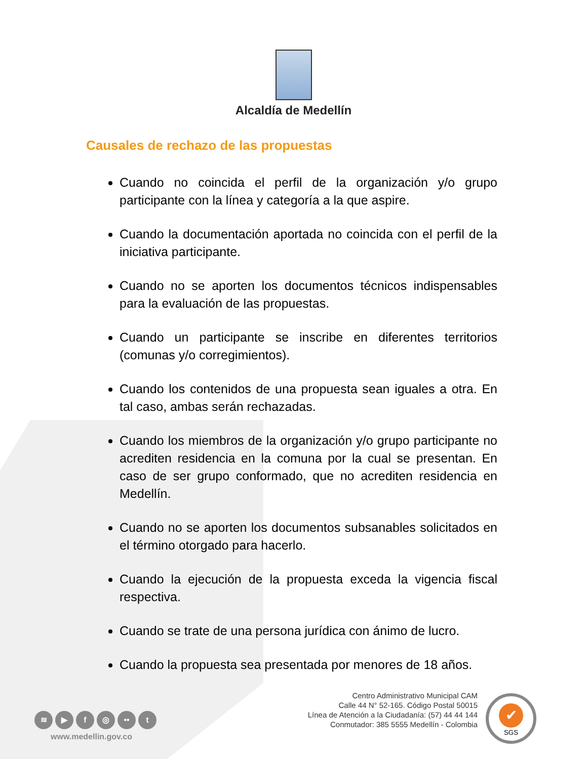Alcaldía de Medellín
Causales de rechazo de las propuestas
Cuando no coincida el perfil de la organización y/o grupo participante con la línea y categoría a la que aspire.
Cuando la documentación aportada no coincida con el perfil de la iniciativa participante.
Cuando no se aporten los documentos técnicos indispensables para la evaluación de las propuestas.
Cuando un participante se inscribe en diferentes territorios (comunas y/o corregimientos).
Cuando los contenidos de una propuesta sean iguales a otra. En tal caso, ambas serán rechazadas.
Cuando los miembros de la organización y/o grupo participante no acrediten residencia en la comuna por la cual se presentan. En caso de ser grupo conformado, que no acrediten residencia en Medellín.
Cuando no se aporten los documentos subsanables solicitados en el término otorgado para hacerlo.
Cuando la ejecución de la propuesta exceda la vigencia fiscal respectiva.
Cuando se trate de una persona jurídica con ánimo de lucro.
Cuando la propuesta sea presentada por menores de 18 años.
≋ ▶ f ◎ •• t
www.medellin.gov.co
Centro Administrativo Municipal CAM
Calle 44 N° 52-165. Código Postal 50015
Línea de Atención a la Ciudadanía: (57) 44 44 144
Conmutador: 385 5555 Medellín - Colombia
✔
SGS